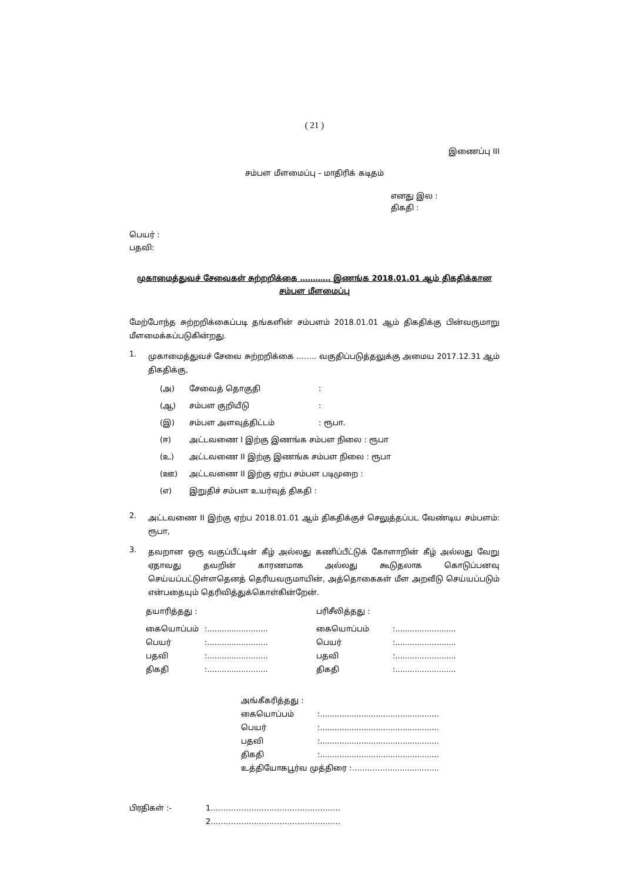( 21 )
இணைப்பு III
சம்பள மீளமைப்பு – மாதிரிக் கடிதம்
எனது இல :
திகதி :
பெயர் :
பதவி:
முகாமைத்துவச் சேவைகள் சுற்றறிக்கை ………… இணங்க 2018.01.01 ஆம் திகதிக்கான
சம்பள மீளமைப்பு
மேற்போந்த சுற்றறிக்கைப்படி தங்களின் சம்பளம் 2018.01.01 ஆம் திகதிக்கு பின்வருமாறு மீளமைக்கப்படுகின்றது.
1.
முகாமைத்துவச் சேவை சுற்றறிக்கை …….. வகுதிப்படுத்தலுக்கு அமைய 2017.12.31 ஆம் திகதிக்கு,
| (அ) | சேவைத் தொகுதி | : |
| (ஆ) | சம்பள குறியீடு | : |
| (இ) | சம்பள அளவுத்திட்டம் | : ரூபா. |
| (ஈ) | அட்டவணை I இற்கு இணங்க சம்பள நிலை : ரூபா | |
| (உ) | அட்டவணை II இற்கு இணங்க சம்பள நிலை : ரூபா | |
| (ஊ) | அட்டவணை II இற்கு ஏற்ப சம்பள படிமுறை : | |
| (எ) | இறுதிச் சம்பள உயர்வுத் திகதி : | |
2.
அட்டவணை II இற்கு ஏற்ப 2018.01.01 ஆம் திகதிக்குச் செலுத்தப்பட வேண்டிய சம்பளம்: ரூபா,
3.
தவறான ஒரு வகுப்பீட்டின் கீழ் அல்லது கணிப்பீட்டுக் கோளாறின் கீழ் அல்லது வேறு ஏதாவது தவறின் காரணமாக அல்லது கூடுதலாக கொடுப்பனவு செய்யப்பட்டுள்ளதெனத் தெரியவருமாயின், அத்தொகைகள் மீள அறவீடு செய்யப்படும் என்பதையும் தெரிவித்துக்கொள்கின்றேன்.
| தயாரித்தது : | | பரிசீலித்தது : | |
| கையொப்பம் | :......................... | கையொப்பம் | :......................... |
| பெயர் | :......................... | பெயர் | :......................... |
| பதவி | :......................... | பதவி | :......................... |
| திகதி | :......................... | திகதி | :......................... |
| அங்கீகரித்தது : | |
| கையொப்பம் | :................................................. |
| பெயர் | :................................................. |
| பதவி | :................................................. |
| திகதி | :................................................. |
| உத்தியோகபூர்வ முத்திரை :……………...............….. | |
| பிரதிகள் :- | 1…………………………………………… |
| | 2…………………………………………… |